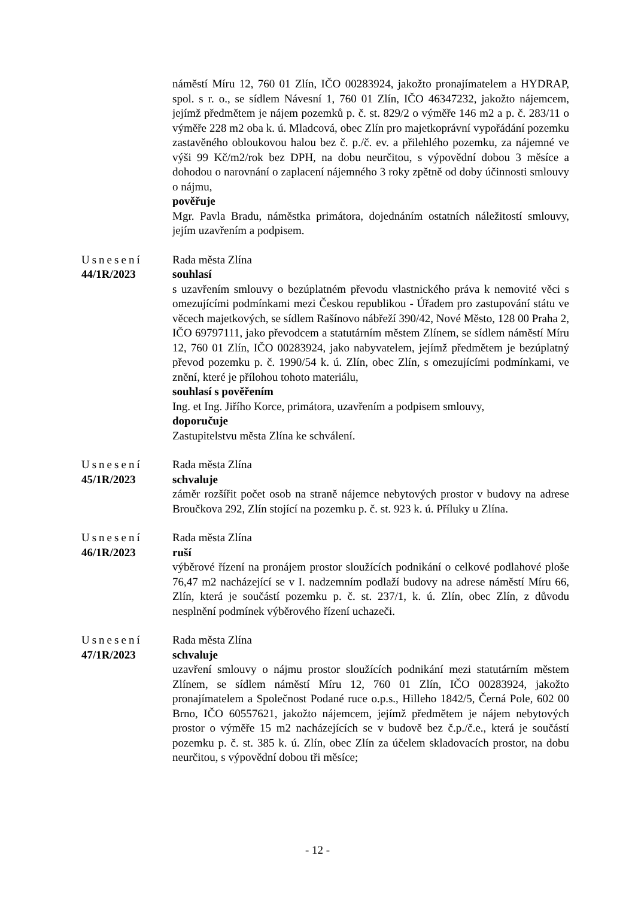náměstí Míru 12, 760 01 Zlín, IČO 00283924, jakožto pronajímatelem a HYDRAP, spol. s r. o., se sídlem Návesní 1, 760 01 Zlín, IČO 46347232, jakožto nájemcem, jejímž předmětem je nájem pozemků p. č. st. 829/2 o výměře 146 m2 a p. č. 283/11 o výměře 228 m2 oba k. ú. Mladcová, obec Zlín pro majetkoprávní vypořádání pozemku zastavěného obloukovou halou bez č. p./č. ev. a přilehlého pozemku, za nájemné ve výši 99 Kč/m2/rok bez DPH, na dobu neurčitou, s výpovědní dobou 3 měsíce a dohodou o narovnání o zaplacení nájemného 3 roky zpětně od doby účinnosti smlouvy o nájmu,
pověřuje
Mgr. Pavla Bradu, náměstka primátora, dojednáním ostatních náležitostí smlouvy, jejím uzavřením a podpisem.
Usnesení
44/1R/2023
Rada města Zlína
souhlasí
s uzavřením smlouvy o bezúplatném převodu vlastnického práva k nemovité věci s omezujícími podmínkami mezi Českou republikou - Úřadem pro zastupování státu ve věcech majetkových, se sídlem Rašínovo nábřeží 390/42, Nové Město, 128 00 Praha 2, IČO 69797111, jako převodcem a statutárním městem Zlínem, se sídlem náměstí Míru 12, 760 01 Zlín, IČO 00283924, jako nabyvatelem, jejímž předmětem je bezúplatný převod pozemku p. č. 1990/54 k. ú. Zlín, obec Zlín, s omezujícími podmínkami, ve znění, které je přílohou tohoto materiálu,
souhlasí s pověřením
Ing. et Ing. Jiřího Korce, primátora, uzavřením a podpisem smlouvy,
doporučuje
Zastupitelstvu města Zlína ke schválení.
Usnesení
45/1R/2023
Rada města Zlína
schvaluje
záměr rozšířit počet osob na straně nájemce nebytových prostor v budovy na adrese Broučkova 292, Zlín stojící na pozemku p. č. st. 923 k. ú. Příluky u Zlína.
Usnesení
46/1R/2023
Rada města Zlína
ruší
výběrové řízení na pronájem prostor sloužících podnikání o celkové podlahové ploše 76,47 m2 nacházející se v I. nadzemním podlaží budovy na adrese náměstí Míru 66, Zlín, která je součástí pozemku p. č. st. 237/1, k. ú. Zlín, obec Zlín, z důvodu nesplnění podmínek výběrového řízení uchazeči.
Usnesení
47/1R/2023
Rada města Zlína
schvaluje
uzavření smlouvy o nájmu prostor sloužících podnikání mezi statutárním městem Zlínem, se sídlem náměstí Míru 12, 760 01 Zlín, IČO 00283924, jakožto pronajímatelem a Společnost Podané ruce o.p.s., Hilleho 1842/5, Černá Pole, 602 00 Brno, IČO 60557621, jakožto nájemcem, jejímž předmětem je nájem nebytových prostor o výměře 15 m2 nacházejících se v budově bez č.p./č.e., která je součástí pozemku p. č. st. 385 k. ú. Zlín, obec Zlín za účelem skladovacích prostor, na dobu neurčitou, s výpovědní dobou tři měsíce;
- 12 -